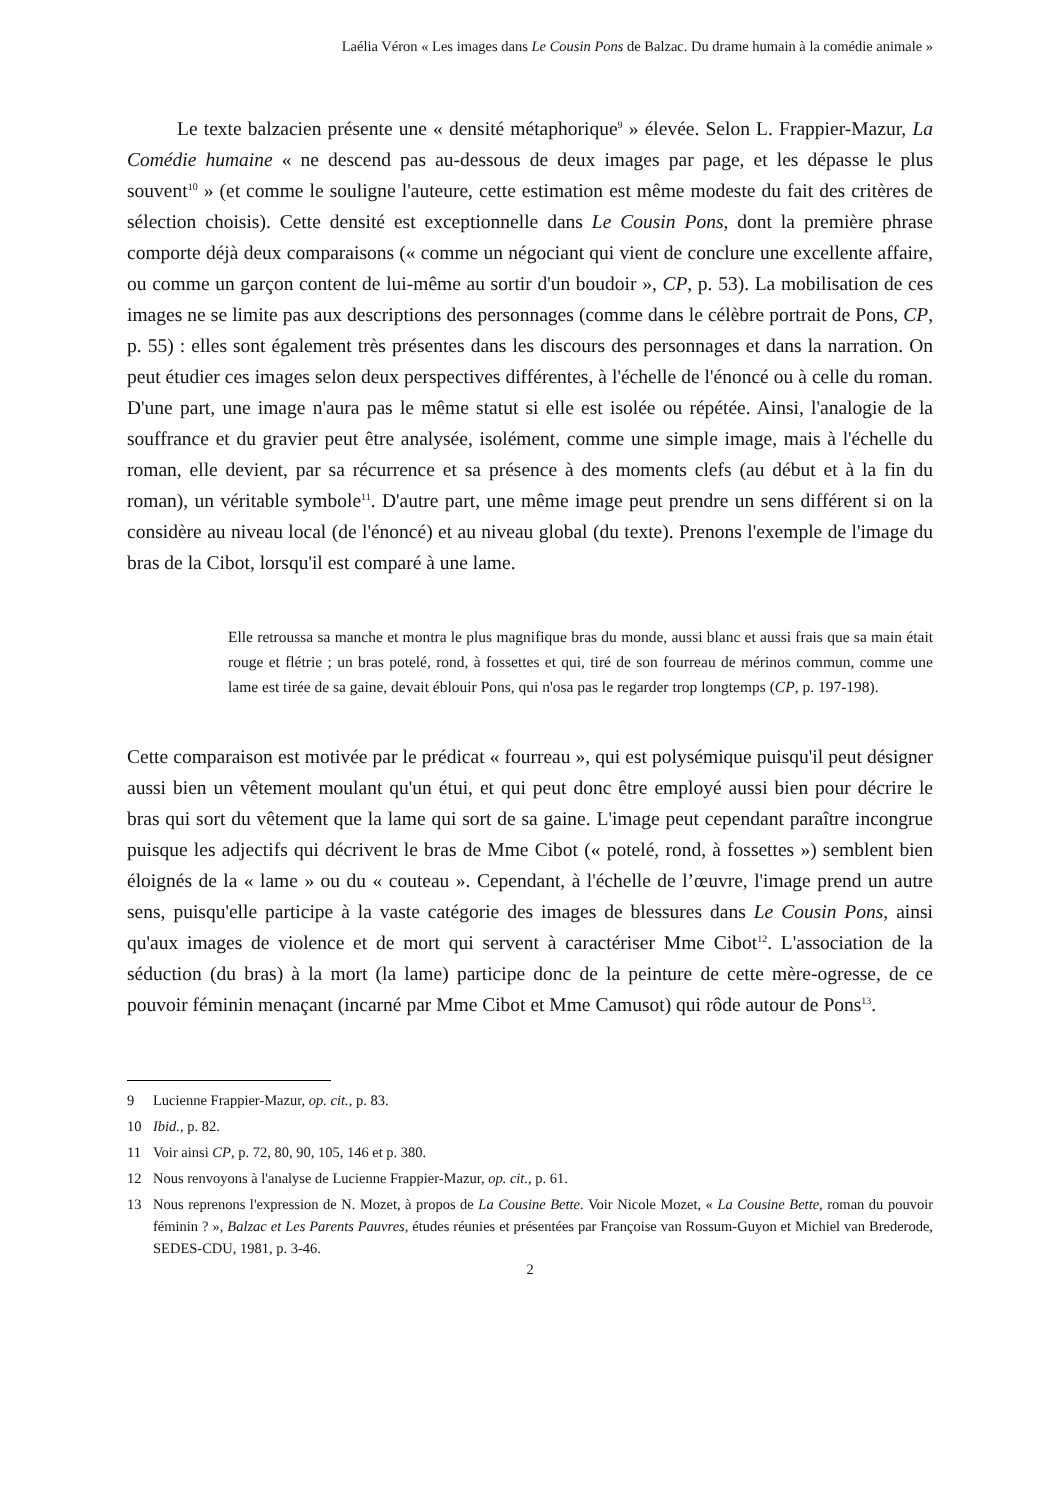Laélia Véron « Les images dans Le Cousin Pons de Balzac. Du drame humain à la comédie animale »
Le texte balzacien présente une « densité métaphorique<sup>9</sup> » élevée. Selon L. Frappier-Mazur, La Comédie humaine « ne descend pas au-dessous de deux images par page, et les dépasse le plus souvent<sup>10</sup> » (et comme le souligne l'auteure, cette estimation est même modeste du fait des critères de sélection choisis). Cette densité est exceptionnelle dans Le Cousin Pons, dont la première phrase comporte déjà deux comparaisons (« comme un négociant qui vient de conclure une excellente affaire, ou comme un garçon content de lui-même au sortir d'un boudoir », CP, p. 53). La mobilisation de ces images ne se limite pas aux descriptions des personnages (comme dans le célèbre portrait de Pons, CP, p. 55) : elles sont également très présentes dans les discours des personnages et dans la narration. On peut étudier ces images selon deux perspectives différentes, à l'échelle de l'énoncé ou à celle du roman. D'une part, une image n'aura pas le même statut si elle est isolée ou répétée. Ainsi, l'analogie de la souffrance et du gravier peut être analysée, isolément, comme une simple image, mais à l'échelle du roman, elle devient, par sa récurrence et sa présence à des moments clefs (au début et à la fin du roman), un véritable symbole<sup>11</sup>. D'autre part, une même image peut prendre un sens différent si on la considère au niveau local (de l'énoncé) et au niveau global (du texte). Prenons l'exemple de l'image du bras de la Cibot, lorsqu'il est comparé à une lame.
Elle retroussa sa manche et montra le plus magnifique bras du monde, aussi blanc et aussi frais que sa main était rouge et flétrie ; un bras potelé, rond, à fossettes et qui, tiré de son fourreau de mérinos commun, comme une lame est tirée de sa gaine, devait éblouir Pons, qui n'osa pas le regarder trop longtemps (CP, p. 197-198).
Cette comparaison est motivée par le prédicat « fourreau », qui est polysémique puisqu'il peut désigner aussi bien un vêtement moulant qu'un étui, et qui peut donc être employé aussi bien pour décrire le bras qui sort du vêtement que la lame qui sort de sa gaine. L'image peut cependant paraître incongrue puisque les adjectifs qui décrivent le bras de Mme Cibot (« potelé, rond, à fossettes ») semblent bien éloignés de la « lame » ou du « couteau ». Cependant, à l'échelle de l’œuvre, l'image prend un autre sens, puisqu'elle participe à la vaste catégorie des images de blessures dans Le Cousin Pons, ainsi qu'aux images de violence et de mort qui servent à caractériser Mme Cibot<sup>12</sup>. L'association de la séduction (du bras) à la mort (la lame) participe donc de la peinture de cette mère-ogresse, de ce pouvoir féminin menaçant (incarné par Mme Cibot et Mme Camusot) qui rôde autour de Pons<sup>13</sup>.
9 Lucienne Frappier-Mazur, op. cit., p. 83.
10 Ibid., p. 82.
11 Voir ainsi CP, p. 72, 80, 90, 105, 146 et p. 380.
12 Nous renvoyons à l'analyse de Lucienne Frappier-Mazur, op. cit., p. 61.
13 Nous reprenons l'expression de N. Mozet, à propos de La Cousine Bette. Voir Nicole Mozet, « La Cousine Bette, roman du pouvoir féminin ? », Balzac et Les Parents Pauvres, études réunies et présentées par Françoise van Rossum-Guyon et Michiel van Brederode, SEDES-CDU, 1981, p. 3-46.
2